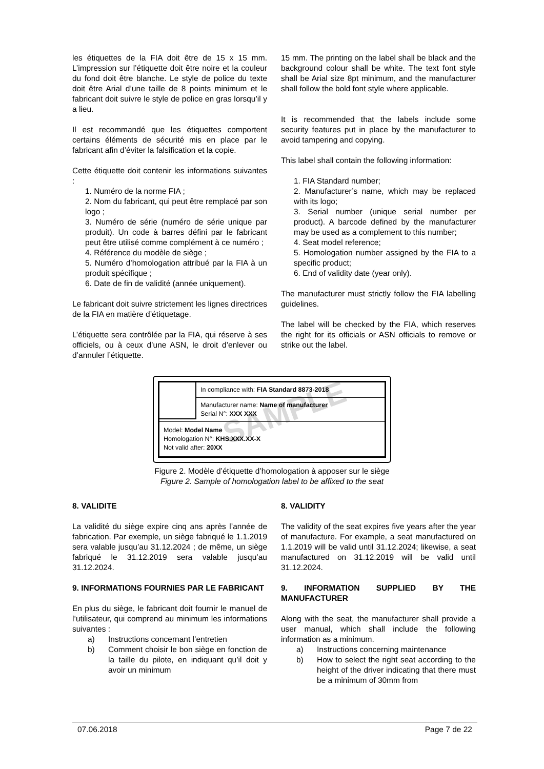les étiquettes de la FIA doit être de 15 x 15 mm. L’impression sur l’étiquette doit être noire et la couleur du fond doit être blanche. Le style de police du texte doit être Arial d’une taille de 8 points minimum et le fabricant doit suivre le style de police en gras lorsqu’il y a lieu.
Il est recommandé que les étiquettes comportent certains éléments de sécurité mis en place par le fabricant afin d’éviter la falsification et la copie.
Cette étiquette doit contenir les informations suivantes :
1. Numéro de la norme FIA ;
2. Nom du fabricant, qui peut être remplacé par son logo ;
3. Numéro de série (numéro de série unique par produit). Un code à barres défini par le fabricant peut être utilisé comme complément à ce numéro ;
4. Référence du modèle de siège ;
5. Numéro d’homologation attribué par la FIA à un produit spécifique ;
6. Date de fin de validité (année uniquement).
Le fabricant doit suivre strictement les lignes directrices de la FIA en matière d’étiquetage.
L’étiquette sera contrôlée par la FIA, qui réserve à ses officiels, ou à ceux d’une ASN, le droit d’enlever ou d’annuler l’étiquette.
15 mm. The printing on the label shall be black and the background colour shall be white. The text font style shall be Arial size 8pt minimum, and the manufacturer shall follow the bold font style where applicable.
It is recommended that the labels include some security features put in place by the manufacturer to avoid tampering and copying.
This label shall contain the following information:
1. FIA Standard number;
2. Manufacturer’s name, which may be replaced with its logo;
3. Serial number (unique serial number per product). A barcode defined by the manufacturer may be used as a complement to this number;
4. Seat model reference;
5. Homologation number assigned by the FIA to a specific product;
6. End of validity date (year only).
The manufacturer must strictly follow the FIA labelling guidelines.
The label will be checked by the FIA, which reserves the right for its officials or ASN officials to remove or strike out the label.
In compliance with: FIA Standard 8873-2018
Manufacturer name: Name of manufacturer
Serial N°: XXX XXX
Model: Model Name
Homologation N°: KHS.XXX.XX-X
Not valid after: 20XX
SAMPLE
Figure 2. Modèle d’étiquette d’homologation à apposer sur le siège
Figure 2. Sample of homologation label to be affixed to the seat
8. VALIDITE
La validité du siège expire cinq ans après l’année de fabrication. Par exemple, un siège fabriqué le 1.1.2019 sera valable jusqu’au 31.12.2024 ; de même, un siège fabriqué le 31.12.2019 sera valable jusqu’au 31.12.2024.
9. INFORMATIONS FOURNIES PAR LE FABRICANT
En plus du siège, le fabricant doit fournir le manuel de l’utilisateur, qui comprend au minimum les informations suivantes :
a) Instructions concernant l’entretien
b) Comment choisir le bon siège en fonction de la taille du pilote, en indiquant qu’il doit y avoir un minimum
8. VALIDITY
The validity of the seat expires five years after the year of manufacture. For example, a seat manufactured on 1.1.2019 will be valid until 31.12.2024; likewise, a seat manufactured on 31.12.2019 will be valid until 31.12.2024.
9. INFORMATION SUPPLIED BY THE MANUFACTURER
Along with the seat, the manufacturer shall provide a user manual, which shall include the following information as a minimum.
a) Instructions concerning maintenance
b) How to select the right seat according to the height of the driver indicating that there must be a minimum of 30mm from
07.06.2018 Page 7 de 22